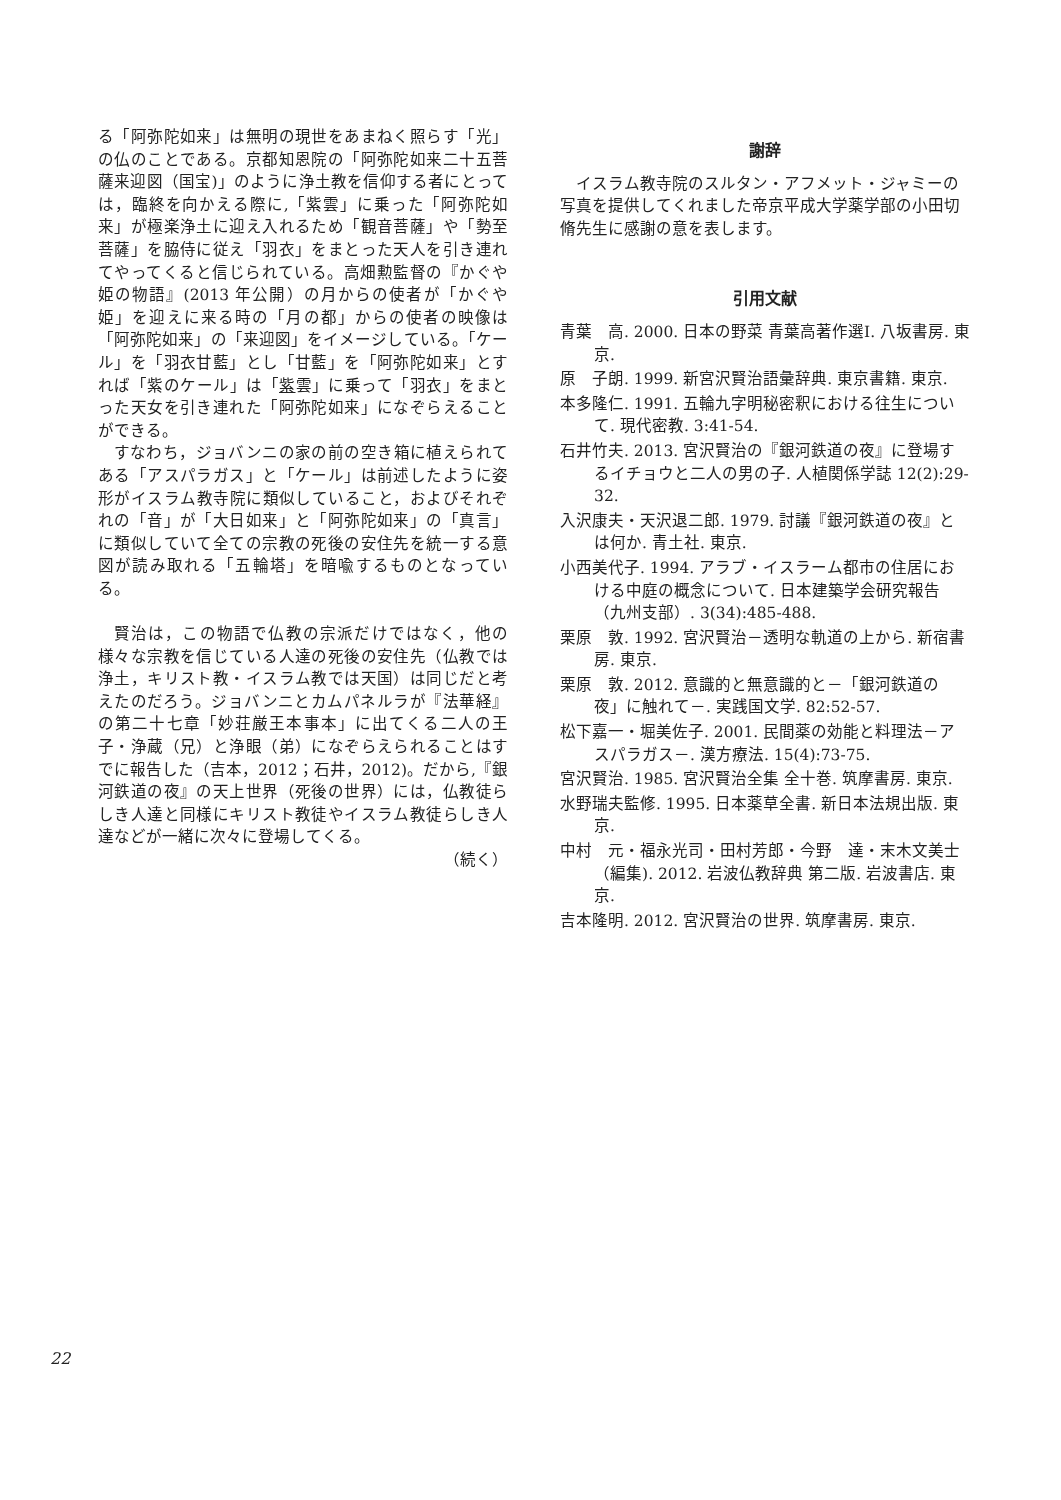る「阿弥陀如来」は無明の現世をあまねく照らす「光」の仏のことである。京都知恩院の「阿弥陀如来二十五菩薩来迎図（国宝)」のように浄土教を信仰する者にとっては，臨終を向かえる際に,「紫雲」に乗った「阿弥陀如来」が極楽浄土に迎え入れるため「観音菩薩」や「勢至菩薩」を脇侍に従え「羽衣」をまとった天人を引き連れてやってくると信じられている。高畑勲監督の『かぐや姫の物語』(2013 年公開）の月からの使者が「かぐや姫」を迎えに来る時の「月の都」からの使者の映像は「阿弥陀如来」の「来迎図」をイメージしている。「ケール」を「羽衣甘藍」とし「甘藍」を「阿弥陀如来」とすれば「紫のケール」は「紫雲」に乗って「羽衣」をまとった天女を引き連れた「阿弥陀如来」になぞらえることができる。
すなわち，ジョバンニの家の前の空き箱に植えられてある「アスパラガス」と「ケール」は前述したように姿形がイスラム教寺院に類似していること，およびそれぞれの「音」が「大日如来」と「阿弥陀如来」の「真言」に類似していて全ての宗教の死後の安住先を統一する意図が読み取れる「五輪塔」を暗喩するものとなっている。
賢治は，この物語で仏教の宗派だけではなく，他の様々な宗教を信じている人達の死後の安住先（仏教では浄土，キリスト教・イスラム教では天国）は同じだと考えたのだろう。ジョバンニとカムパネルラが『法華経』の第二十七章「妙荘厳王本事本」に出てくる二人の王子・浄蔵（兄）と浄眼（弟）になぞらえられることはすでに報告した（吉本，2012；石井，2012)。だから,『銀河鉄道の夜』の天上世界（死後の世界）には，仏教徒らしき人達と同様にキリスト教徒やイスラム教徒らしき人達などが一緒に次々に登場してくる。
（続く）
謝辞
イスラム教寺院のスルタン・アフメット・ジャミーの写真を提供してくれました帝京平成大学薬学部の小田切 脩先生に感謝の意を表します。
引用文献
青葉　高. 2000. 日本の野菜 青葉高著作選Ⅰ. 八坂書房. 東京.
原　子朗. 1999. 新宮沢賢治語彙辞典. 東京書籍. 東京.
本多隆仁. 1991. 五輪九字明秘密釈における往生について. 現代密教. 3:41-54.
石井竹夫. 2013. 宮沢賢治の『銀河鉄道の夜』に登場するイチョウと二人の男の子. 人植関係学誌 12(2):29-32.
入沢康夫・天沢退二郎. 1979. 討議『銀河鉄道の夜』とは何か. 青土社. 東京.
小西美代子. 1994. アラブ・イスラーム都市の住居における中庭の概念について. 日本建築学会研究報告（九州支部）. 3(34):485-488.
栗原　敦. 1992. 宮沢賢治－透明な軌道の上から. 新宿書房. 東京.
栗原　敦. 2012. 意識的と無意識的と－「銀河鉄道の夜」に触れて－. 実践国文学. 82:52-57.
松下嘉一・堀美佐子. 2001. 民間薬の効能と料理法－アスパラガス－. 漢方療法. 15(4):73-75.
宮沢賢治. 1985. 宮沢賢治全集 全十巻. 筑摩書房. 東京.
水野瑞夫監修. 1995. 日本薬草全書. 新日本法規出版. 東京.
中村　元・福永光司・田村芳郎・今野　達・末木文美士（編集). 2012. 岩波仏教辞典 第二版. 岩波書店. 東京.
吉本隆明. 2012. 宮沢賢治の世界. 筑摩書房. 東京.
22